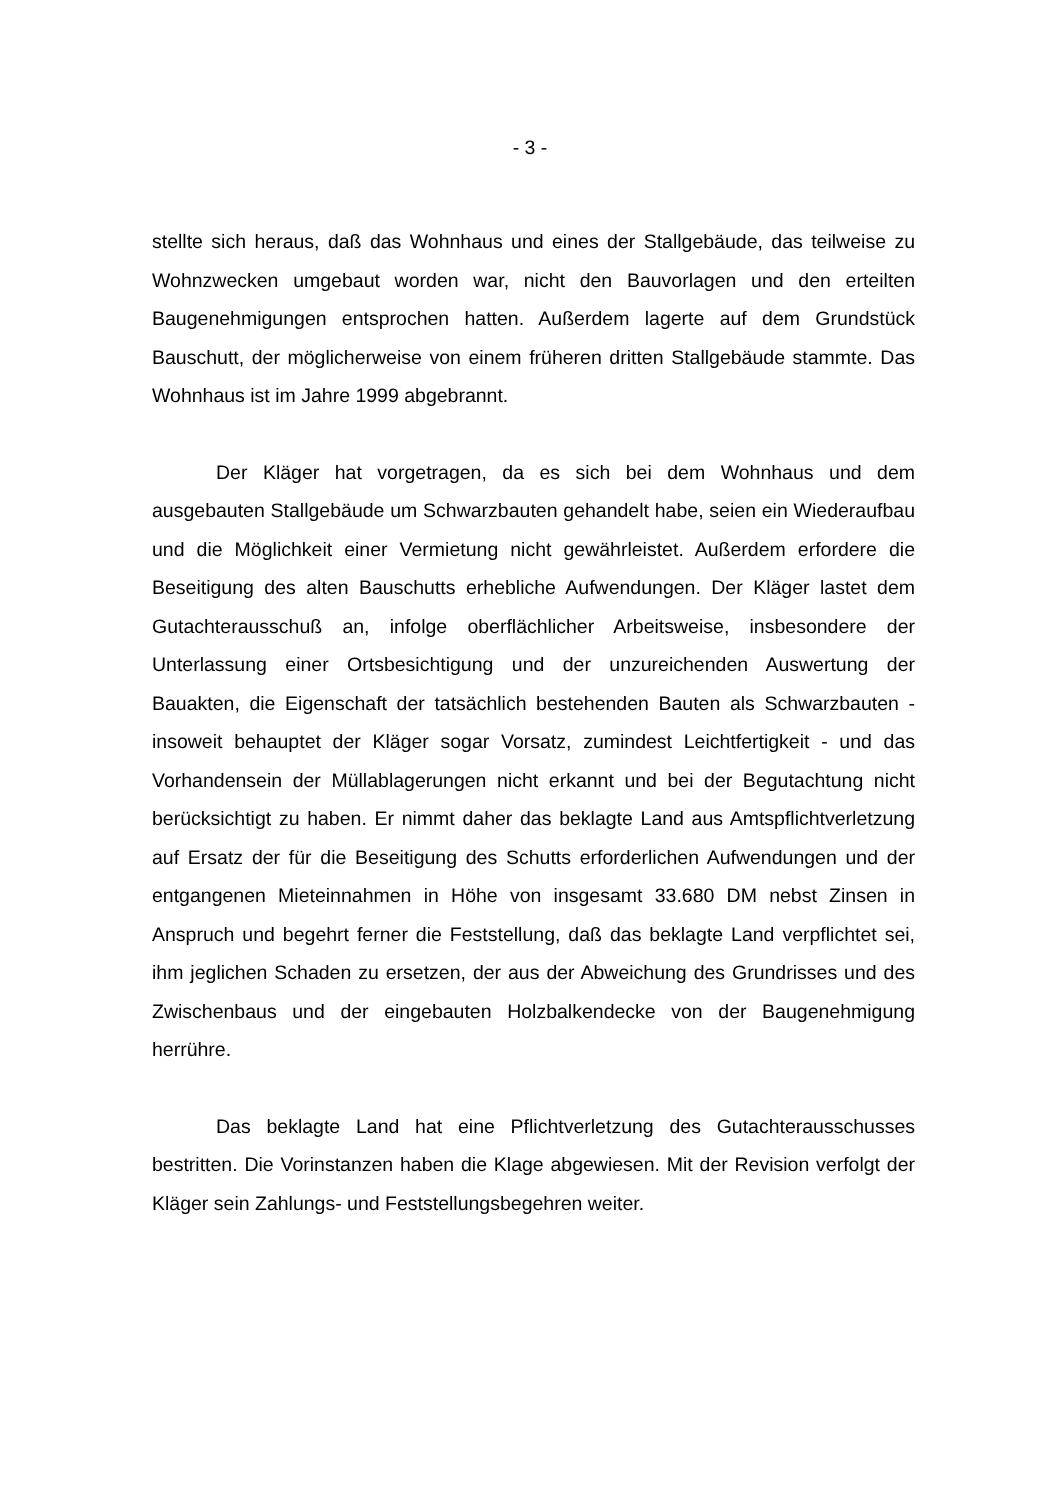- 3 -
stellte sich heraus, daß das Wohnhaus und eines der Stallgebäude, das teil­weise zu Wohnzwecken umgebaut worden war, nicht den Bauvorlagen und den erteilten Baugenehmigungen entsprochen hatten. Außerdem lagerte auf dem Grundstück Bauschutt, der möglicherweise von einem früheren dritten Stallge­bäude stammte. Das Wohnhaus ist im Jahre 1999 abgebrannt.
Der Kläger hat vorgetragen, da es sich bei dem Wohnhaus und dem ausgebauten Stallgebäude um Schwarzbauten gehandelt habe, seien ein Wie­deraufbau und die Möglichkeit einer Vermietung nicht gewährleistet. Außerdem erfordere die Beseitigung des alten Bauschutts erhebliche Aufwendungen. Der Kläger lastet dem Gutachterausschuß an, infolge oberflächlicher Arbeitsweise, insbesondere der Unterlassung einer Ortsbesichtigung und der unzureichen­den Auswertung der Bauakten, die Eigenschaft der tatsächlich bestehenden Bauten als Schwarzbauten - insoweit behauptet der Kläger sogar Vorsatz, zu­mindest Leichtfertigkeit - und das Vorhandensein der Müllablagerungen nicht erkannt und bei der Begutachtung nicht berücksichtigt zu haben. Er nimmt da­her das beklagte Land aus Amtspflichtverletzung auf Ersatz der für die Beseiti­gung des Schutts erforderlichen Aufwendungen und der entgangenen Mietein­nahmen in Höhe von insgesamt 33.680 DM nebst Zinsen in Anspruch und be­gehrt ferner die Feststellung, daß das beklagte Land verpflichtet sei, ihm jegli­chen Schaden zu ersetzen, der aus der Abweichung des Grundrisses und des Zwischenbaus und der eingebauten Holzbalkendecke von der Baugenehmi­gung herrühre.
Das beklagte Land hat eine Pflichtverletzung des Gutachterausschusses bestritten. Die Vorinstanzen haben die Klage abgewiesen. Mit der Revision verfolgt der Kläger sein Zahlungs- und Feststellungsbegehren weiter.